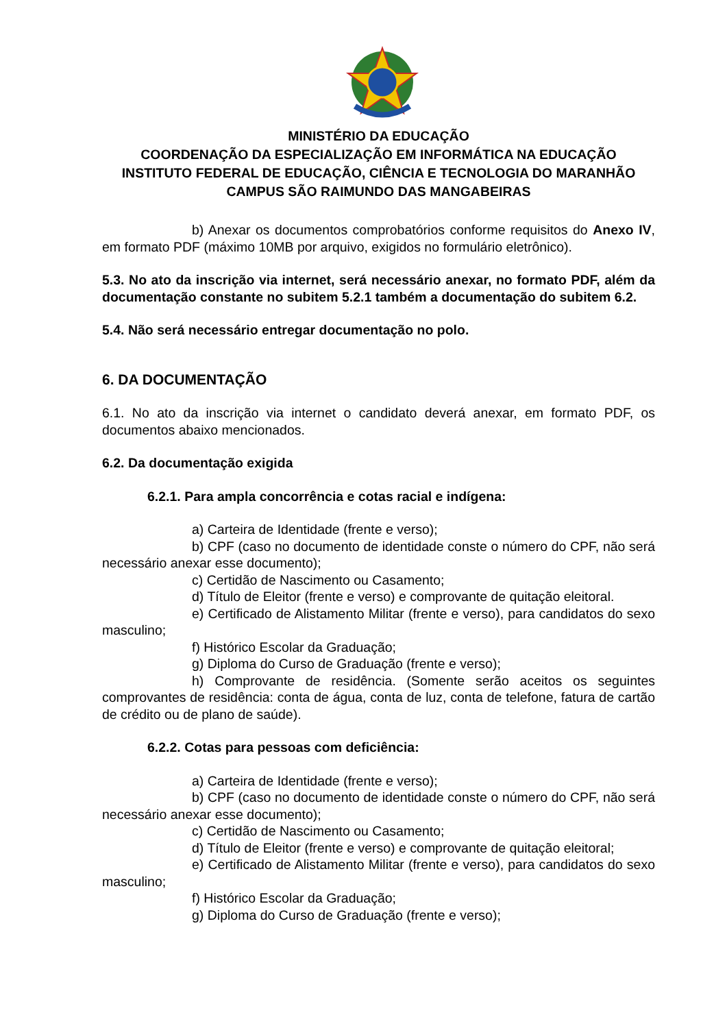MINISTÉRIO DA EDUCAÇÃO
COORDENAÇÃO DA ESPECIALIZAÇÃO EM INFORMÁTICA NA EDUCAÇÃO
INSTITUTO FEDERAL DE EDUCAÇÃO, CIÊNCIA E TECNOLOGIA DO MARANHÃO
CAMPUS SÃO RAIMUNDO DAS MANGABEIRAS
b) Anexar os documentos comprobatórios conforme requisitos do Anexo IV, em formato PDF (máximo 10MB por arquivo, exigidos no formulário eletrônico).
5.3. No ato da inscrição via internet, será necessário anexar, no formato PDF, além da documentação constante no subitem 5.2.1 também a documentação do subitem 6.2.
5.4. Não será necessário entregar documentação no polo.
6. DA DOCUMENTAÇÃO
6.1. No ato da inscrição via internet o candidato deverá anexar, em formato PDF, os documentos abaixo mencionados.
6.2. Da documentação exigida
6.2.1. Para ampla concorrência e cotas racial e indígena:
a) Carteira de Identidade (frente e verso);
b) CPF (caso no documento de identidade conste o número do CPF, não será necessário anexar esse documento);
c) Certidão de Nascimento ou Casamento;
d) Título de Eleitor (frente e verso) e comprovante de quitação eleitoral.
e) Certificado de Alistamento Militar (frente e verso), para candidatos do sexo masculino;
f) Histórico Escolar da Graduação;
g) Diploma do Curso de Graduação (frente e verso);
h) Comprovante de residência. (Somente serão aceitos os seguintes comprovantes de residência: conta de água, conta de luz, conta de telefone, fatura de cartão de crédito ou de plano de saúde).
6.2.2. Cotas para pessoas com deficiência:
a) Carteira de Identidade (frente e verso);
b) CPF (caso no documento de identidade conste o número do CPF, não será necessário anexar esse documento);
c) Certidão de Nascimento ou Casamento;
d) Título de Eleitor (frente e verso) e comprovante de quitação eleitoral;
e) Certificado de Alistamento Militar (frente e verso), para candidatos do sexo masculino;
f) Histórico Escolar da Graduação;
g) Diploma do Curso de Graduação (frente e verso);